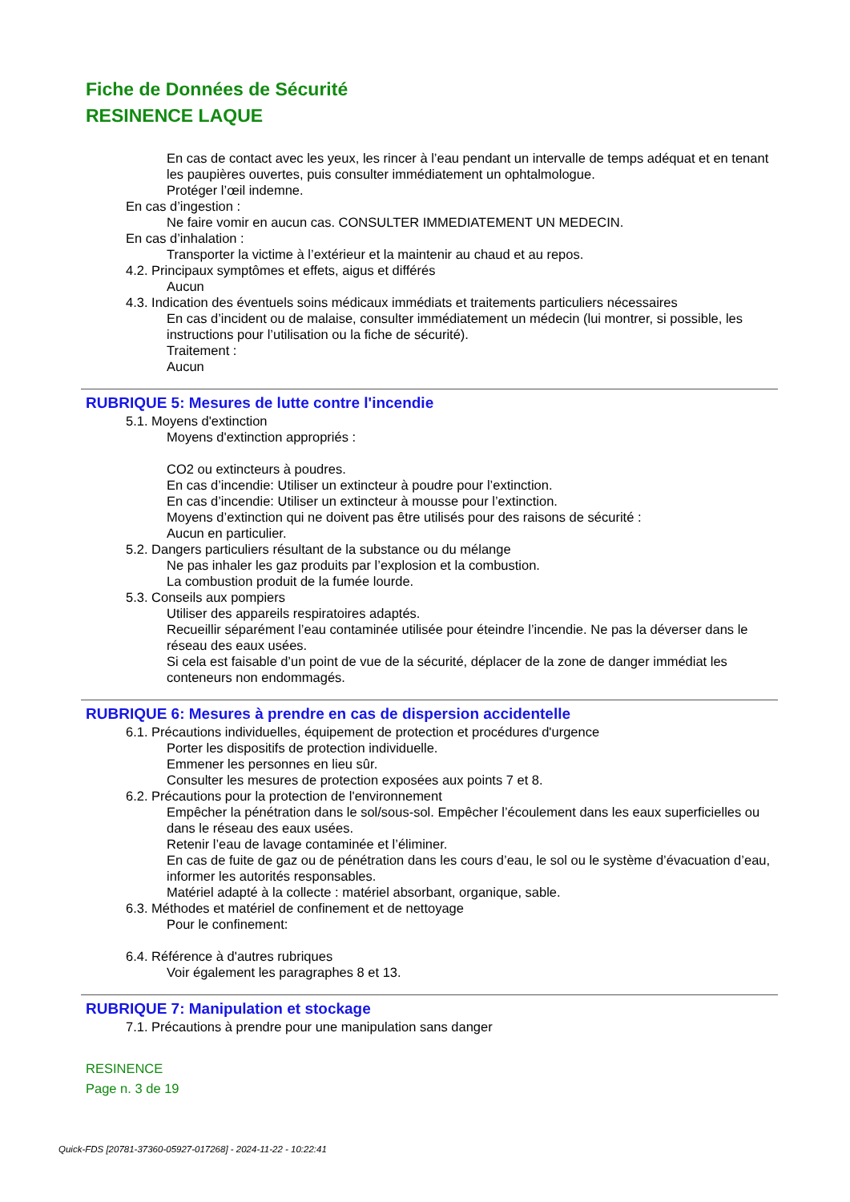Fiche de Données de Sécurité
RESINENCE LAQUE
En cas de contact avec les yeux, les rincer à l’eau pendant un intervalle de temps adéquat et en tenant les paupières ouvertes, puis consulter immédiatement un ophtalmologue.
Protéger l’œil indemne.
En cas d’ingestion :
Ne faire vomir en aucun cas. CONSULTER IMMEDIATEMENT UN MEDECIN.
En cas d’inhalation :
Transporter la victime à l’extérieur et la maintenir au chaud et au repos.
4.2. Principaux symptômes et effets, aigus et différés
Aucun
4.3. Indication des éventuels soins médicaux immédiats et traitements particuliers nécessaires
En cas d’incident ou de malaise, consulter immédiatement un médecin (lui montrer, si possible, les instructions pour l’utilisation ou la fiche de sécurité).
Traitement :
Aucun
RUBRIQUE 5: Mesures de lutte contre l'incendie
5.1. Moyens d'extinction
Moyens d'extinction appropriés :
CO2 ou extincteurs à poudres.
En cas d’incendie: Utiliser un extincteur à poudre pour l’extinction.
En cas d’incendie: Utiliser un extincteur à mousse pour l’extinction.
Moyens d’extinction qui ne doivent pas être utilisés pour des raisons de sécurité :
Aucun en particulier.
5.2. Dangers particuliers résultant de la substance ou du mélange
Ne pas inhaler les gaz produits par l’explosion et la combustion.
La combustion produit de la fumée lourde.
5.3. Conseils aux pompiers
Utiliser des appareils respiratoires adaptés.
Recueillir séparément l’eau contaminée utilisée pour éteindre l’incendie. Ne pas la déverser dans le réseau des eaux usées.
Si cela est faisable d’un point de vue de la sécurité, déplacer de la zone de danger immédiat les conteneurs non endommagés.
RUBRIQUE 6: Mesures à prendre en cas de dispersion accidentelle
6.1. Précautions individuelles, équipement de protection et procédures d'urgence
Porter les dispositifs de protection individuelle.
Emmener les personnes en lieu sûr.
Consulter les mesures de protection exposées aux points 7 et 8.
6.2. Précautions pour la protection de l'environnement
Empêcher la pénétration dans le sol/sous-sol. Empêcher l’écoulement dans les eaux superficielles ou dans le réseau des eaux usées.
Retenir l’eau de lavage contaminée et l’éliminer.
En cas de fuite de gaz ou de pénétration dans les cours d’eau, le sol ou le système d’évacuation d’eau, informer les autorités responsables.
Matériel adapté à la collecte : matériel absorbant, organique, sable.
6.3. Méthodes et matériel de confinement et de nettoyage
Pour le confinement:
6.4. Référence à d'autres rubriques
Voir également les paragraphes 8 et 13.
RUBRIQUE 7: Manipulation et stockage
7.1. Précautions à prendre pour une manipulation sans danger
RESINENCE
Page n. 3 de 19
Quick-FDS [20781-37360-05927-017268] - 2024-11-22 - 10:22:41